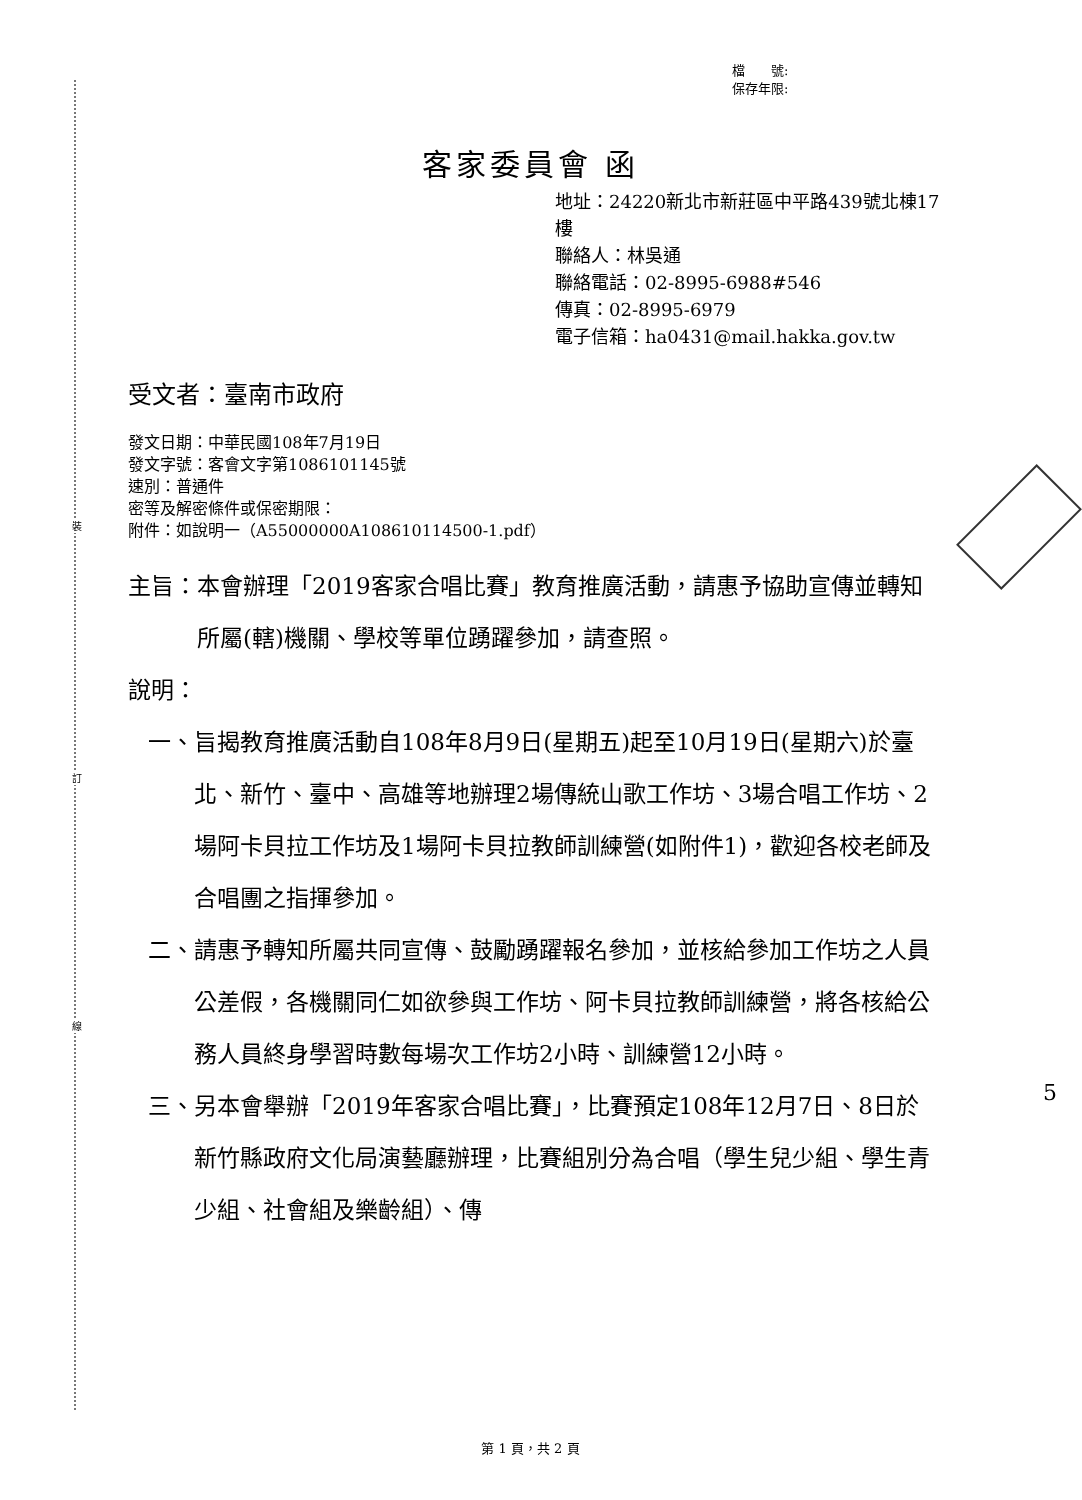裝
訂
線
檔　　號:
保存年限:
客家委員會 函
地址：24220新北市新莊區中平路439號北棟17樓
聯絡人：林吳通
聯絡電話：02-8995-6988#546
傳真：02-8995-6979
電子信箱：ha0431@mail.hakka.gov.tw
受文者：臺南市政府
發文日期：中華民國108年7月19日
發文字號：客會文字第1086101145號
速別：普通件
密等及解密條件或保密期限：
附件：如說明一（A55000000A108610114500-1.pdf）
主旨： 本會辦理「2019客家合唱比賽」教育推廣活動，請惠予協助宣傳並轉知所屬(轄)機關、學校等單位踴躍參加，請查照。
說明：
一、 旨揭教育推廣活動自108年8月9日(星期五)起至10月19日(星期六)於臺北、新竹、臺中、高雄等地辦理2場傳統山歌工作坊、3場合唱工作坊、2場阿卡貝拉工作坊及1場阿卡貝拉教師訓練營(如附件1)，歡迎各校老師及合唱團之指揮參加。
二、 請惠予轉知所屬共同宣傳、鼓勵踴躍報名參加，並核給參加工作坊之人員公差假，各機關同仁如欲參與工作坊、阿卡貝拉教師訓練營，將各核給公務人員終身學習時數每場次工作坊2小時、訓練營12小時。
三、 另本會舉辦「2019年客家合唱比賽」，比賽預定108年12月7日、8日於新竹縣政府文化局演藝廳辦理，比賽組別分為合唱（學生兒少組、學生青少組、社會組及樂齡組）、傳
5
第 1 頁，共 2 頁